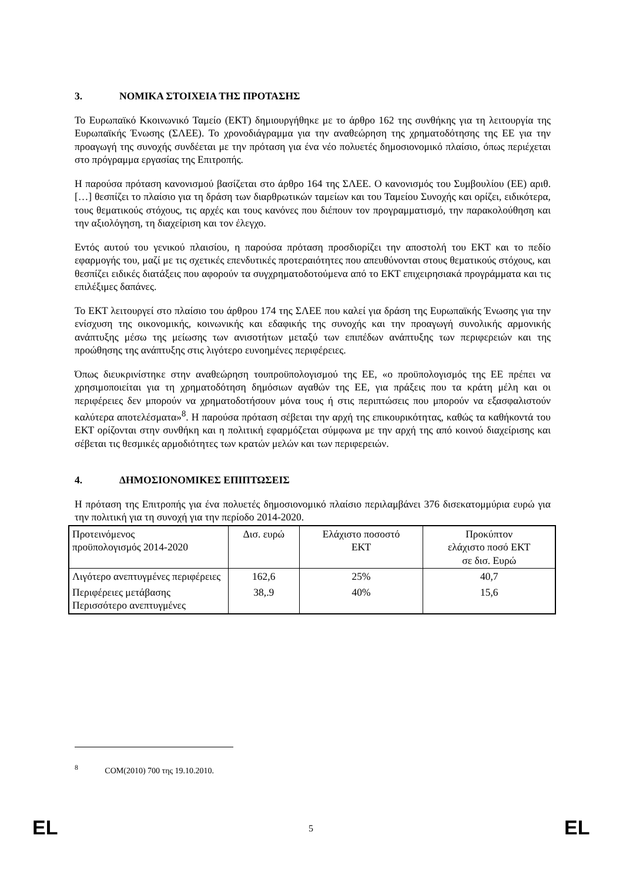3. ΝΟΜΙΚΑ ΣΤΟΙΧΕΙΑ ΤΗΣ ΠΡΟΤΑΣΗΣ
Το Ευρωπαϊκό Κκοινωνικό Ταμείο (ΕΚΤ) δημιουργήθηκε με το άρθρο 162 της συνθήκης για τη λειτουργία της Ευρωπαϊκής Ένωσης (ΣΛΕΕ). Το χρονοδιάγραμμα για την αναθεώρηση της χρηματοδότησης της ΕΕ για την προαγωγή της συνοχής συνδέεται με την πρόταση για ένα νέο πολυετές δημοσιονομικό πλαίσιο, όπως περιέχεται στο πρόγραμμα εργασίας της Επιτροπής.
Η παρούσα πρόταση κανονισμού βασίζεται στο άρθρο 164 της ΣΛΕΕ. Ο κανονισμός του Συμβουλίου (ΕΕ) αριθ. […] θεσπίζει το πλαίσιο για τη δράση των διαρθρωτικών ταμείων και του Ταμείου Συνοχής και ορίζει, ειδικότερα, τους θεματικούς στόχους, τις αρχές και τους κανόνες που διέπουν τον προγραμματισμό, την παρακολούθηση και την αξιολόγηση, τη διαχείριση και τον έλεγχο.
Εντός αυτού του γενικού πλαισίου, η παρούσα πρόταση προσδιορίζει την αποστολή του ΕΚΤ και το πεδίο εφαρμογής του, μαζί με τις σχετικές επενδυτικές προτεραιότητες που απευθύνονται στους θεματικούς στόχους, και θεσπίζει ειδικές διατάξεις που αφορούν τα συγχρηματοδοτούμενα από το ΕΚΤ επιχειρησιακά προγράμματα και τις επιλέξιμες δαπάνες.
Το ΕΚΤ λειτουργεί στο πλαίσιο του άρθρου 174 της ΣΛΕΕ που καλεί για δράση της Ευρωπαϊκής Ένωσης για την ενίσχυση της οικονομικής, κοινωνικής και εδαφικής της συνοχής και την προαγωγή συνολικής αρμονικής ανάπτυξης μέσω της μείωσης των ανισοτήτων μεταξύ των επιπέδων ανάπτυξης των περιφερειών και της προώθησης της ανάπτυξης στις λιγότερο ευνοημένες περιφέρειες.
Όπως διευκρινίστηκε στην αναθεώρηση τουπροϋπολογισμού της ΕΕ, «ο προϋπολογισμός της ΕΕ πρέπει να χρησιμοποιείται για τη χρηματοδότηση δημόσιων αγαθών της ΕΕ, για πράξεις που τα κράτη μέλη και οι περιφέρειες δεν μπορούν να χρηματοδοτήσουν μόνα τους ή στις περιπτώσεις που μπορούν να εξασφαλιστούν καλύτερα αποτελέσματα»<sup>8</sup>. Η παρούσα πρόταση σέβεται την αρχή της επικουρικότητας, καθώς τα καθήκοντά του ΕΚΤ ορίζονται στην συνθήκη και η πολιτική εφαρμόζεται σύμφωνα με την αρχή της από κοινού διαχείρισης και σέβεται τις θεσμικές αρμοδιότητες των κρατών μελών και των περιφερειών.
4. ΔΗΜΟΣΙΟΝΟΜΙΚΕΣ ΕΠΙΠΤΩΣΕΙΣ
Η πρόταση της Επιτροπής για ένα πολυετές δημοσιονομικό πλαίσιο περιλαμβάνει 376 δισεκατομμύρια ευρώ για την πολιτική για τη συνοχή για την περίοδο 2014-2020.
| Προτεινόμενος προϋπολογισμός 2014-2020 | Δισ. ευρώ | Ελάχιστο ποσοστό ΕΚΤ | Προκύπτον ελάχιστο ποσό ΕΚΤ σε δισ. Ευρώ |
| Λιγότερο ανεπτυγμένες περιφέρειες | 162,6 | 25% | 40,7 |
| Περιφέρειες μετάβασης Περισσότερο ανεπτυγμένες | 38,.9 | 40% | 15,6 |
<sup>8</sup> COM(2010) 700 της 19.10.2010.
EL 5 EL